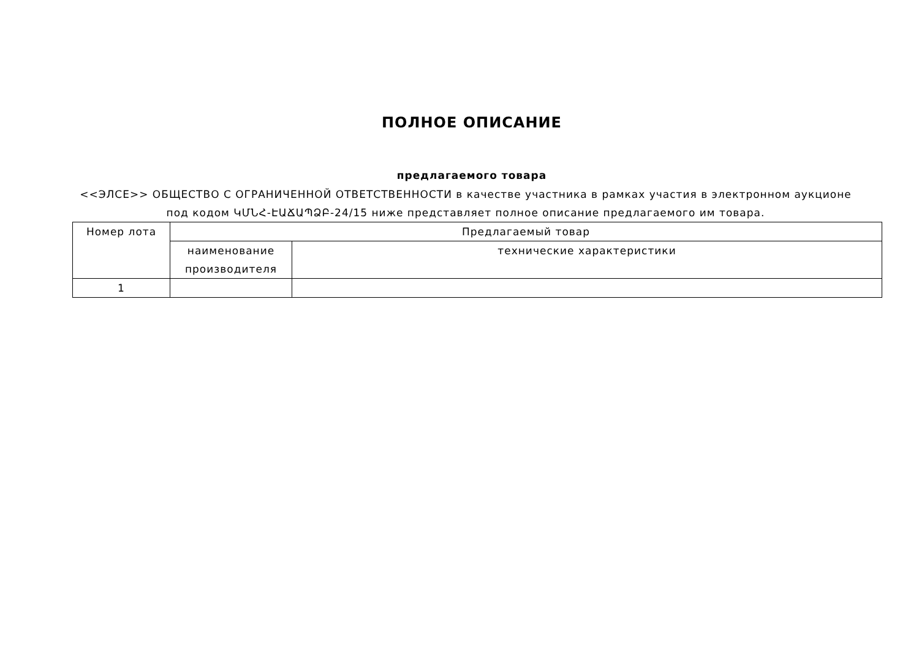ПОЛНОЕ ОПИСАНИЕ
предлагаемого товара
<<ЭЛСЕ>> ОБЩЕСТВО С ОГРАНИЧЕННОЙ ОТВЕТСТВЕННОСТИ в качестве участника в рамках участия в электронном аукционе под кодом ԿՄՆՀ-ԷԱՃԱՊՁԲ-24/15 ниже представляет полное описание предлагаемого им товара.
| Номер лота | Предлагаемый товар | |
| --- | --- | --- |
| | наименование производителя | технические характеристики |
| 1 | | |